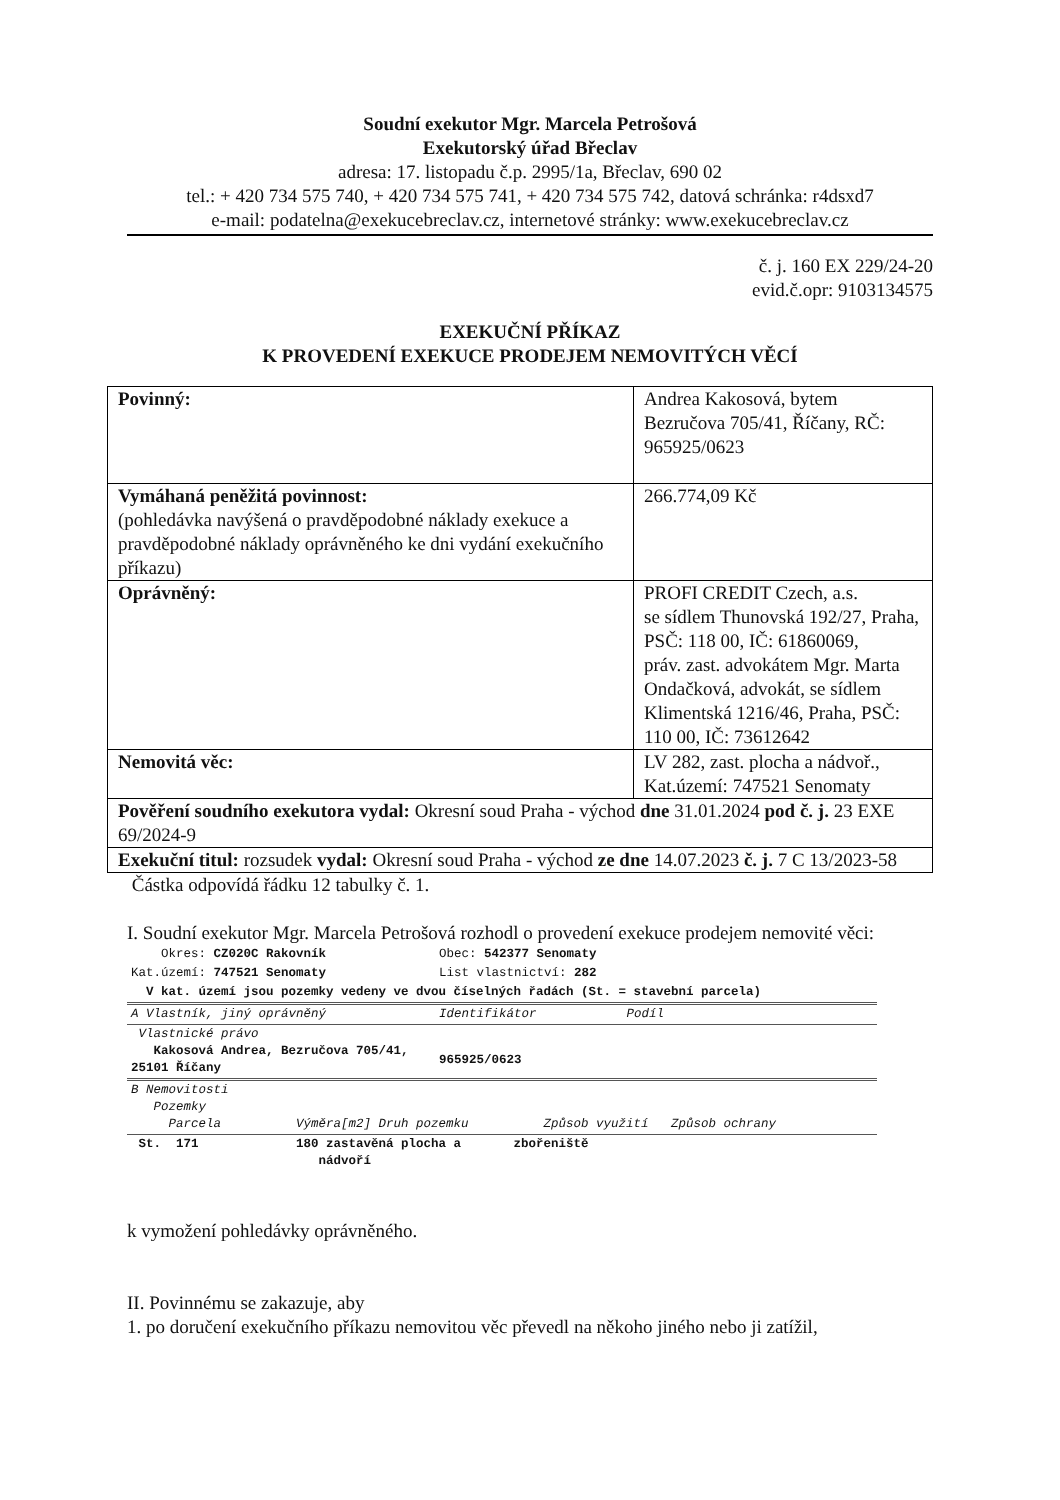Soudní exekutor Mgr. Marcela Petrošová
Exekutorský úřad Břeclav
adresa: 17. listopadu č.p. 2995/1a, Břeclav, 690 02
tel.: + 420 734 575 740, + 420 734 575 741, + 420 734 575 742, datová schránka: r4dsxd7
e-mail: podatelna@exekucebreclav.cz, internetové stránky: www.exekucebreclav.cz
č. j. 160 EX 229/24-20
evid.č.opr: 9103134575
EXEKUČNÍ PŘÍKAZ
K PROVEDENÍ EXEKUCE PRODEJEM NEMOVITÝCH VĚCÍ
| Povinný: | Andrea Kakosová, bytem Bezručova 705/41, Říčany, RČ: 965925/0623 |
| Vymáhaná peněžitá povinnost: (pohledávka navýšená o pravděpodobné náklady exekuce a pravděpodobné náklady oprávněného ke dni vydání exekučního příkazu) | 266.774,09 Kč |
| Oprávněný: | PROFI CREDIT Czech, a.s. se sídlem Thunovská 192/27, Praha, PSČ: 118 00, IČ: 61860069, práv. zast. advokátem Mgr. Marta Ondačková, advokát, se sídlem Klimentská 1216/46, Praha, PSČ: 110 00, IČ: 73612642 |
| Nemovitá věc: | LV 282, zast. plocha a nádvoř., Kat.území: 747521 Senomaty |
| Pověření soudního exekutora vydal: Okresní soud Praha - východ dne 31.01.2024 pod č. j. 23 EXE 69/2024-9 | |
| Exekuční titul: rozsudek vydal: Okresní soud Praha - východ ze dne 14.07.2023 č. j. 7 C 13/2023-58 | |
Částka odpovídá řádku 12 tabulky č. 1.
I. Soudní exekutor Mgr. Marcela Petrošová rozhodl o provedení exekuce prodejem nemovité věci:
| Okres: CZ020C Rakovník | Obec: 542377 Senomaty |
| Kat.území: 747521 Senomaty | List vlastnictví: 282 |
| V kat. území jsou pozemky vedeny ve dvou číselných řadách (St. = stavební parcela) | |
| A Vlastník, jiný oprávněný | Identifikátor Podíl |
| Vlastnické právo Kakosová Andrea, Bezručova 705/41, 25101 Říčany | 965925/0623 |
| B Nemovitosti Pozemky Parcela Výměra[m2] Druh pozemku Způsob využití Způsob ochrany | |
| St. 171 180 zastavěná plocha a zbořeniště nádvoří | |
k vymožení pohledávky oprávněného.
II. Povinnému se zakazuje, aby
1. po doručení exekučního příkazu nemovitou věc převedl na někoho jiného nebo ji zatížil,